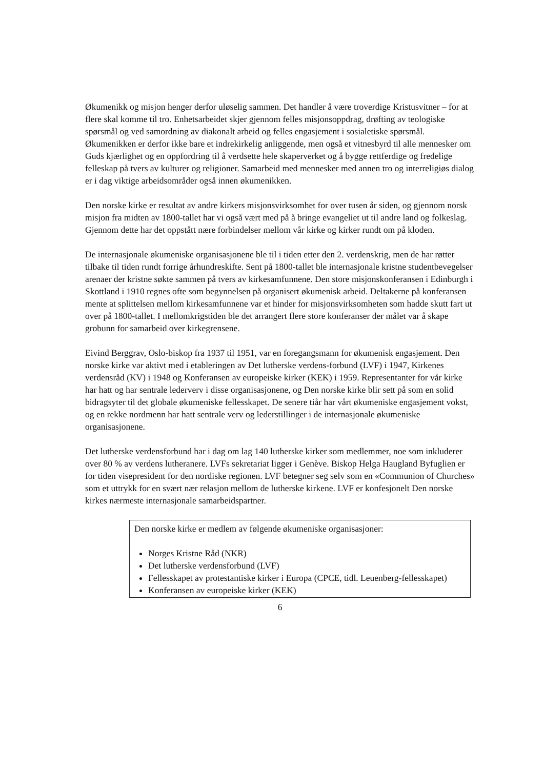Økumenikk og misjon henger derfor uløselig sammen. Det handler å være troverdige Kristusvitner – for at flere skal komme til tro. Enhetsarbeidet skjer gjennom felles misjonsoppdrag, drøfting av teologiske spørsmål og ved samordning av diakonalt arbeid og felles engasjement i sosialetiske spørsmål. Økumenikken er derfor ikke bare et indrekirkelig anliggende, men også et vitnesbyrd til alle mennesker om Guds kjærlighet og en oppfordring til å verdsette hele skaperverket og å bygge rettferdige og fredelige felleskap på tvers av kulturer og religioner. Samarbeid med mennesker med annen tro og interreligiøs dialog er i dag viktige arbeidsområder også innen økumenikken.
Den norske kirke er resultat av andre kirkers misjonsvirksomhet for over tusen år siden, og gjennom norsk misjon fra midten av 1800-tallet har vi også vært med på å bringe evangeliet ut til andre land og folkeslag. Gjennom dette har det oppstått nære forbindelser mellom vår kirke og kirker rundt om på kloden.
De internasjonale økumeniske organisasjonene ble til i tiden etter den 2. verdenskrig, men de har røtter tilbake til tiden rundt forrige århundreskifte. Sent på 1800-tallet ble internasjonale kristne studentbevegelser arenaer der kristne søkte sammen på tvers av kirkesamfunnene. Den store misjonskonferansen i Edinburgh i Skottland i 1910 regnes ofte som begynnelsen på organisert økumenisk arbeid. Deltakerne på konferansen mente at splittelsen mellom kirkesamfunnene var et hinder for misjonsvirksomheten som hadde skutt fart ut over på 1800-tallet. I mellomkrigstiden ble det arrangert flere store konferanser der målet var å skape grobunn for samarbeid over kirkegrensene.
Eivind Berggrav, Oslo-biskop fra 1937 til 1951, var en foregangsmann for økumenisk engasjement. Den norske kirke var aktivt med i etableringen av Det lutherske verdens-forbund (LVF) i 1947, Kirkenes verdensråd (KV) i 1948 og Konferansen av europeiske kirker (KEK) i 1959. Representanter for vår kirke har hatt og har sentrale lederverv i disse organisasjonene, og Den norske kirke blir sett på som en solid bidragsyter til det globale økumeniske fellesskapet. De senere tiår har vårt økumeniske engasjement vokst, og en rekke nordmenn har hatt sentrale verv og lederstillinger i de internasjonale økumeniske organisasjonene.
Det lutherske verdensforbund har i dag om lag 140 lutherske kirker som medlemmer, noe som inkluderer over 80 % av verdens lutheranere. LVFs sekretariat ligger i Genève. Biskop Helga Haugland Byfuglien er for tiden visepresident for den nordiske regionen. LVF betegner seg selv som en «Communion of Churches» som et uttrykk for en svært nær relasjon mellom de lutherske kirkene. LVF er konfesjonelt Den norske kirkes nærmeste internasjonale samarbeidspartner.
Den norske kirke er medlem av følgende økumeniske organisasjoner:
Norges Kristne Råd (NKR)
Det lutherske verdensforbund (LVF)
Fellesskapet av protestantiske kirker i Europa (CPCE, tidl. Leuenberg-fellesskapet)
Konferansen av europeiske kirker (KEK)
6